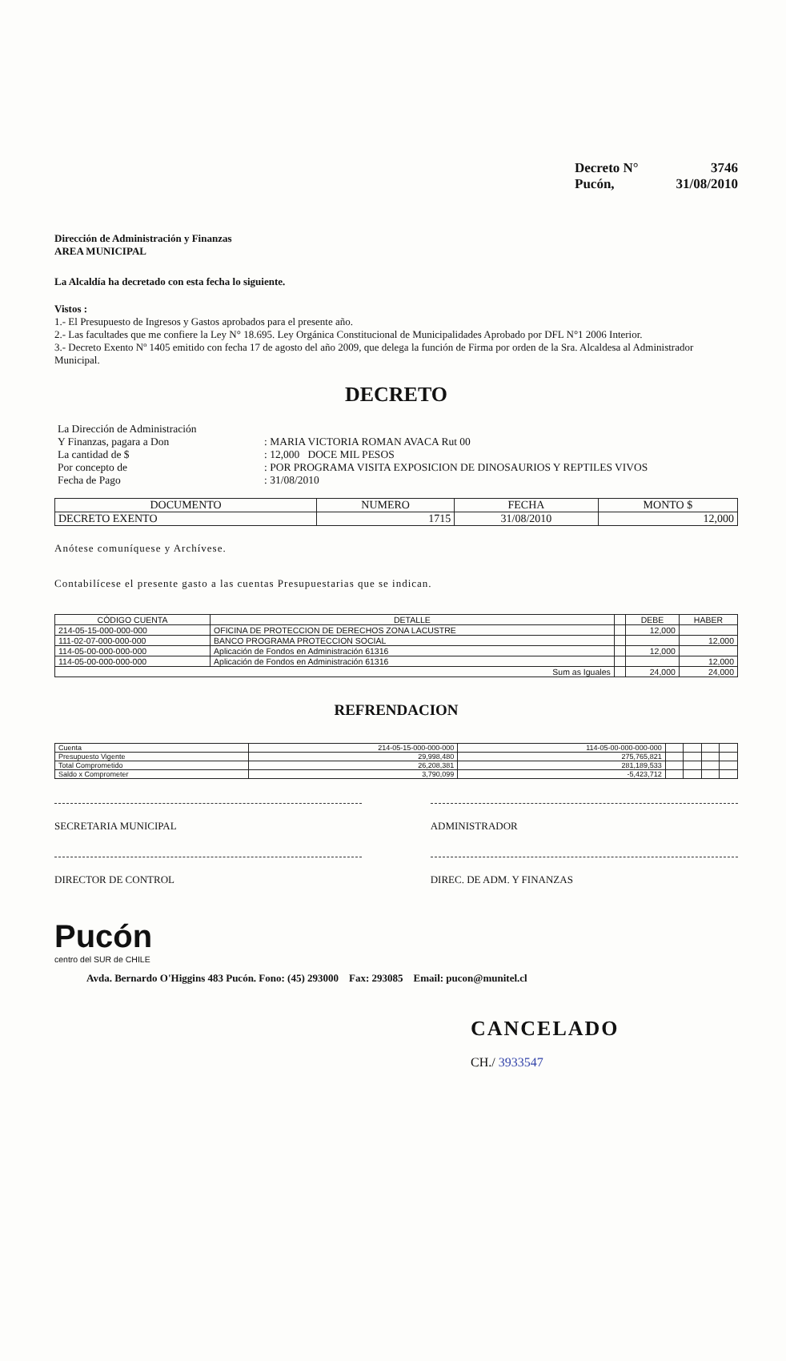Decreto N° 3746
Pucón, 31/08/2010
Dirección de Administración y Finanzas
AREA MUNICIPAL
La Alcaldía ha decretado con esta fecha lo siguiente.
Vistos :
1.- El Presupuesto de Ingresos y Gastos aprobados para el presente año.
2.- Las facultades que me confiere la Ley N° 18.695. Ley Orgánica Constitucional de Municipalidades Aprobado por DFL N°1 2006 Interior.
3.- Decreto Exento Nº 1405 emitido con fecha 17 de agosto del año 2009, que delega la función de Firma por orden de la Sra. Alcaldesa al Administrador Municipal.
DECRETO
| La Dirección de Administración | |
| Y Finanzas, pagara a Don | : MARIA VICTORIA ROMAN AVACA Rut 00 |
| La cantidad de $ | : 12,000 DOCE MIL PESOS |
| Por concepto de | : POR PROGRAMA VISITA EXPOSICION DE DINOSAURIOS Y REPTILES VIVOS |
| Fecha de Pago | : 31/08/2010 |
| DOCUMENTO | NUMERO | FECHA | MONTO $ |
| --- | --- | --- | --- |
| DECRETO EXENTO | 1715 | 31/08/2010 | 12,000 |
Anótese comuníquese y Archívese.
Contabilícese el presente gasto a las cuentas Presupuestarias que se indican.
| CÓDIGO CUENTA | DETALLE | | DEBE | HABER |
| --- | --- | --- | --- | --- |
| 214-05-15-000-000-000 | OFICINA DE PROTECCION DE DERECHOS ZONA LACUSTRE | | 12,000 | |
| 111-02-07-000-000-000 | BANCO PROGRAMA PROTECCION SOCIAL | | | 12,000 |
| 114-05-00-000-000-000 | Aplicación de Fondos en Administración 61316 | | 12,000 | |
| 114-05-00-000-000-000 | Aplicación de Fondos en Administración 61316 | | | 12,000 |
| Sum as Iguales | | | 24,000 | 24,000 |
REFRENDACION
| Cuenta | 214-05-15-000-000-000 | 114-05-00-000-000-000 | | | | |
| Presupuesto Vigente | 29,998,480 | 275,765,821 | | | | |
| Total Comprometido | 26,208,381 | 281,189,533 | | | | |
| Saldo x Comprometer | 3,790,099 | -5,423,712 | | | | |
SECRETARIA MUNICIPAL ADMINISTRADOR
DIRECTOR DE CONTROL DIREC. DE ADM. Y FINANZAS
Pucón
centro del SUR de CHILE
Avda. Bernardo O'Higgins 483 Pucón. Fono: (45) 293000 Fax: 293085 Email: pucon@munitel.cl
CANCELADO
CH./ 3933547